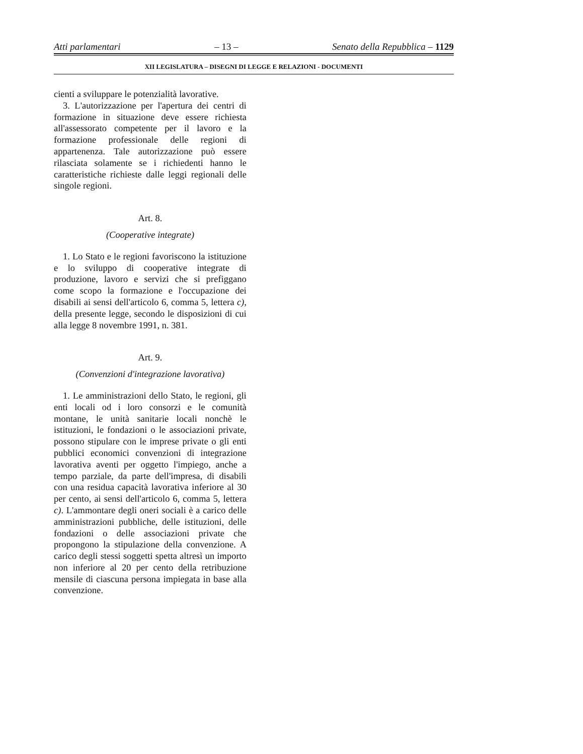Atti parlamentari – 13 – Senato della Repubblica – 1129
XII LEGISLATURA – DISEGNI DI LEGGE E RELAZIONI - DOCUMENTI
cienti a sviluppare le potenzialità lavorative.
3. L'autorizzazione per l'apertura dei centri di formazione in situazione deve essere richiesta all'assessorato competente per il lavoro e la formazione professionale delle regioni di appartenenza. Tale autorizzazione può essere rilasciata solamente se i richiedenti hanno le caratteristiche richieste dalle leggi regionali delle singole regioni.
Art. 8.
(Cooperative integrate)
1. Lo Stato e le regioni favoriscono la istituzione e lo sviluppo di cooperative integrate di produzione, lavoro e servizi che si prefiggano come scopo la formazione e l'occupazione dei disabili ai sensi dell'articolo 6, comma 5, lettera c), della presente legge, secondo le disposizioni di cui alla legge 8 novembre 1991, n. 381.
Art. 9.
(Convenzioni d'integrazione lavorativa)
1. Le amministrazioni dello Stato, le regioni, gli enti locali od i loro consorzi e le comunità montane, le unità sanitarie locali nonchè le istituzioni, le fondazioni o le associazioni private, possono stipulare con le imprese private o gli enti pubblici economici convenzioni di integrazione lavorativa aventi per oggetto l'impiego, anche a tempo parziale, da parte dell'impresa, di disabili con una residua capacità lavorativa inferiore al 30 per cento, ai sensi dell'articolo 6, comma 5, lettera c). L'ammontare degli oneri sociali è a carico delle amministrazioni pubbliche, delle istituzioni, delle fondazioni o delle associazioni private che propongono la stipulazione della convenzione. A carico degli stessi soggetti spetta altresì un importo non inferiore al 20 per cento della retribuzione mensile di ciascuna persona impiegata in base alla convenzione.